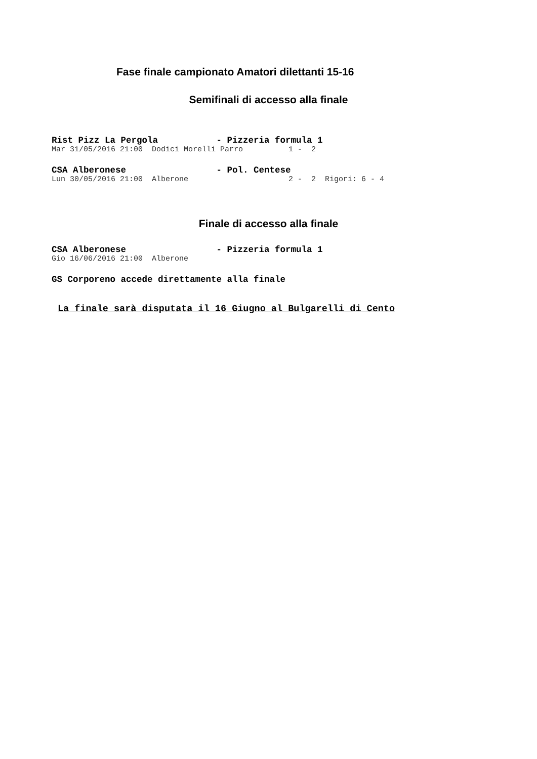Fase finale campionato Amatori dilettanti 15-16
Semifinali di accesso alla finale
Rist Pizz La Pergola           - Pizzeria formula 1
Mar 31/05/2016 21:00  Dodici Morelli Parro          1 -  2
CSA Alberonese                 - Pol. Centese
Lun 30/05/2016 21:00  Alberone                      2 -  2  Rigori: 6 - 4
Finale di accesso alla finale
CSA Alberonese                 - Pizzeria formula 1
Gio 16/06/2016 21:00  Alberone
GS Corporeno accede direttamente alla finale
La finale sarà disputata il 16 Giugno al Bulgarelli di Cento